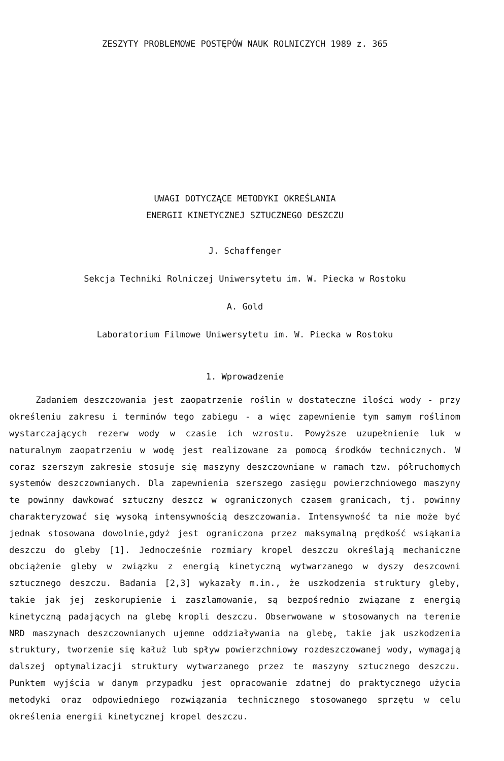ZESZYTY PROBLEMOWE POSTĘPÓW NAUK ROLNICZYCH 1989 z. 365
UWAGI DOTYCZĄCE METODYKI OKREŚLANIA
ENERGII KINETYCZNEJ SZTUCZNEGO DESZCZU
J. Schaffenger
Sekcja Techniki Rolniczej Uniwersytetu im. W. Piecka w Rostoku
A. Gold
Laboratorium Filmowe Uniwersytetu im. W. Piecka w Rostoku
1. Wprowadzenie
Zadaniem deszczowania jest zaopatrzenie roślin w dostateczne ilości wody - przy określeniu zakresu i terminów tego zabiegu - a więc zapewnienie tym samym roślinom wystarczających rezerw wody w czasie ich wzrostu. Powyższe uzupełnienie luk w naturalnym zaopatrzeniu w wodę jest realizowane za pomocą środków technicznych. W coraz szerszym zakresie stosuje się maszyny deszczowniane w ramach tzw. półruchomych systemów deszczownianych. Dla zapewnienia szerszego zasięgu powierzchniowego maszyny te powinny dawkować sztuczny deszcz w ograniczonych czasem granicach, tj. powinny charakteryzować się wysoką intensywnością deszczowania. Intensywność ta nie może być jednak stosowana dowolnie,gdyż jest ograniczona przez maksymalną prędkość wsiąkania deszczu do gleby [1]. Jednocześnie rozmiary kropel deszczu określają mechaniczne obciążenie gleby w związku z energią kinetyczną wytwarzanego w dyszy deszcowni sztucznego deszczu. Badania [2,3] wykazały m.in., że uszkodzenia struktury gleby, takie jak jej zeskorupienie i zaszlamowanie, są bezpośrednio związane z energią kinetyczną padających na glebę kropli deszczu. Obserwowane w stosowanych na terenie NRD maszynach deszczownianych ujemne oddziaływania na glebę, takie jak uszkodzenia struktury, tworzenie się kałuż lub spływ powierzchniowy rozdeszczowanej wody, wymagają dalszej optymalizacji struktury wytwarzanego przez te maszyny sztucznego deszczu. Punktem wyjścia w danym przypadku jest opracowanie zdatnej do praktycznego użycia metodyki oraz odpowiedniego rozwiązania technicznego stosowanego sprzętu w celu określenia energii kinetycznej kropel deszczu.